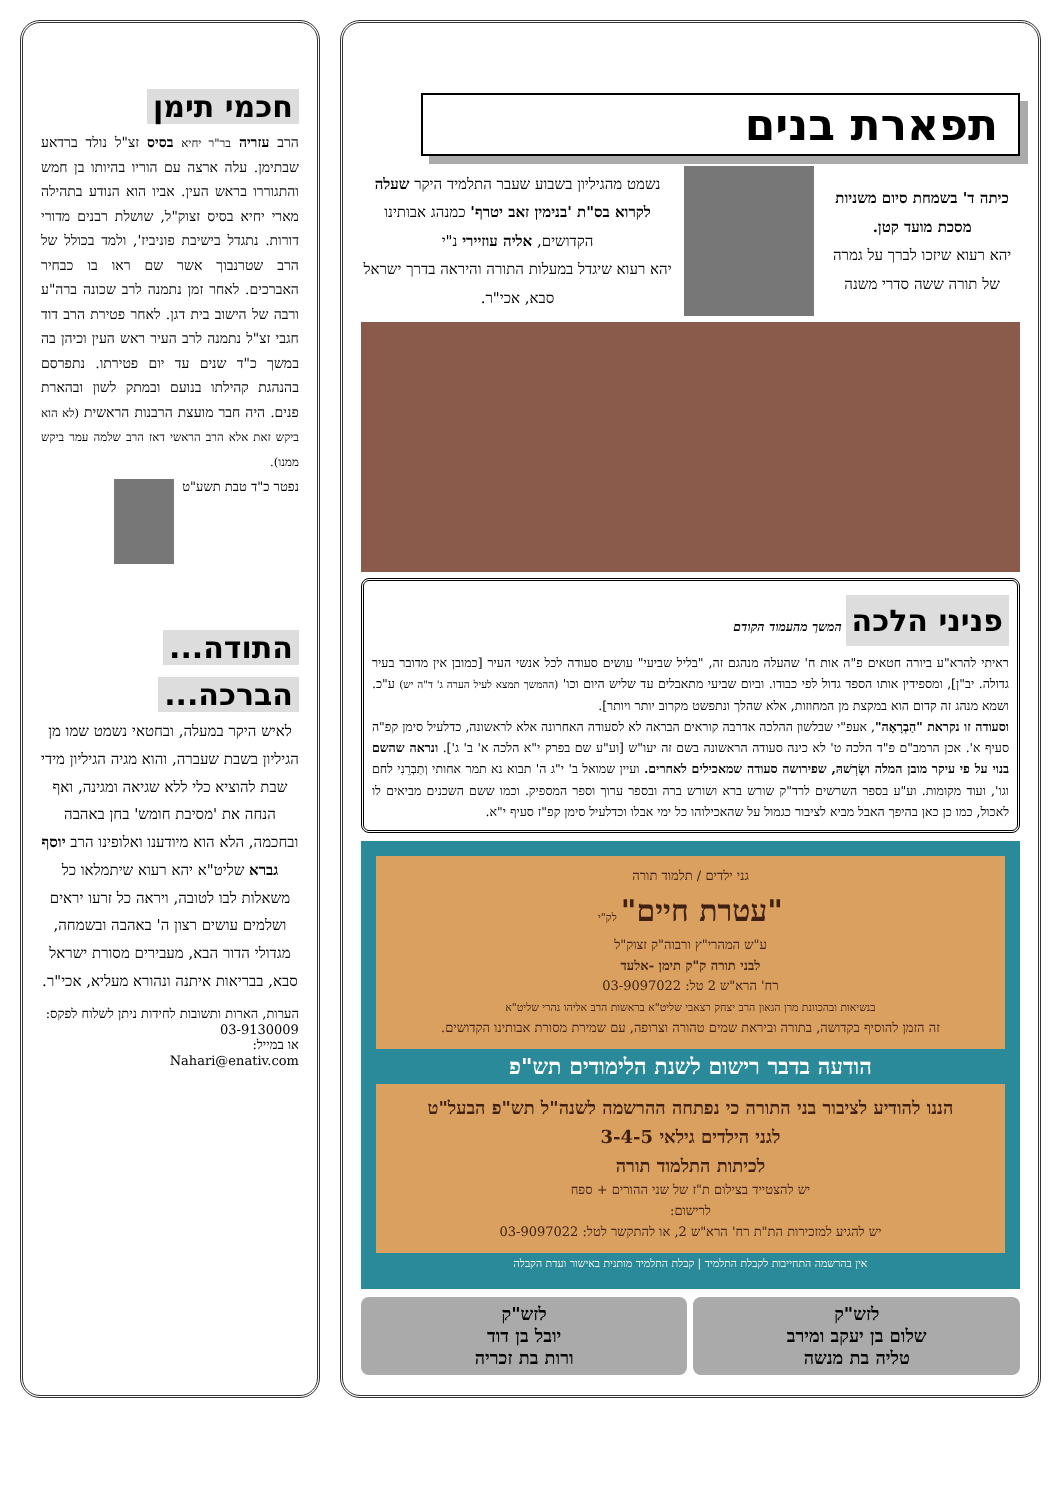תפארת בנים
כיתה ד' בשמחת סיום משניות מסכת מועד קטן.
יהא רעוא שיזכו לברך על גמרה של תורה ששה סדרי משנה
נשמט מהגיליון בשבוע שעבר התלמיד היקר שעלה לקרוא בס"ת 'בנימין זאב יטרף' כמנהג אבותינו הקדושים, אליה עוזיירי נ"י
יהא רעוא שיגדל במעלות התורה והיראה בדרך ישראל סבא, אכי"ר.
פניני הלכה
המשך מהעמוד הקודם
ראיתי להרא"ע ביורה חטאים פ"ה אות ח' שהעלה מנהגם זה, "בליל שביעי" עושים סעודה לכל אנשי העיר [כמובן אין מדובר בעיר גדולה. יב"ן], ומספידין אותו הספד גדול לפי כבודו. וביום שביעי מתאבלים עד שליש היום וכו' (ההמשך תמצא לעיל הערה ג' ד"ה יש) ע"כ. ושמא מנהג זה קדום הוא במקצת מן המחוזות, אלא שהלך ונתפשט מקרוב יותר ויותר].
וסעודה זו נקראת "הַבְרָאָה", אעפ"י שבלשון ההלכה אדרבה קוראים הבראה לא לסעודה האחרונה אלא לראשונה, כדלעיל סימן קפ"ה סעיף א'. אכן הרמב"ם פ"ד הלכה ט' לא כינה סעודה הראשונה בשם זה יעו"ש [וע"ע שם בפרק י"א הלכה א' ב' ג']. ונראה שהשם בנוי על פי עיקר מובן המלה ושָׂרְשׁהּ, שפירושה סעודה שמאכילים לאחרים. ועיין שמואל ב' י"ג ה' תבוא נא תמר אחותי וְתַבְרֵנִי לחם וגו', ועוד מקומות. וע"ע בספר השרשים לרד"ק שורש ברא ושורש ברה ובספר ערוך וספר המספיק. וכמו ששם השכנים מביאים לו לאכול, כמו כן כאן בהיפך האבל מביא לציבור כגמול על שהאכילוהו כל ימי אבלו וכדלעיל סימן קפ"ז סעיף י"א.
גני ילדים / תלמוד תורה
"עטרת חיים" לק"י
ע"ש המהרי"ץ ורבוה"ק זצוק"ל
לבני תורה ק"ק תימן -אלעד
רח' הרא"ש 2 טל: 03-9097022
בנשיאות ובהכוונת מרן הגאון הרב יצחק רצאבי שליט"א בראשות הרב אליהו נהרי שליט"א
זה הזמן להוסיף בקדושה, בתורה וביראת שמים טהורה וצרופה, עם שמירת מסורת אבותינו הקדושים.
הודעה בדבר רישום לשנת הלימודים תש"פ
הננו להודיע לציבור בני התורה כי נפתחה ההרשמה לשנה"ל תש"פ הבעל"ט
לגני הילדים גילאי 3-4-5
לכיתות התלמוד תורה
יש להצטייד בצילום ת"ז של שני ההורים + ספח
לרישום:
יש להגיע למזכירות הת"ת רח' הרא"ש 2, או להתקשר לטל: 03-9097022
אין בהרשמה התחייבות לקבלת התלמיד | קבלת התלמיד מותנית באישור ועדת הקבלה
לזש"ק
שלום בן יעקב ומירב
טליה בת מנשה
לזש"ק
יובל בן דוד
ורות בת זכריה
חכמי תימן
הרב עזריה בר"ר יחיא בסיס זצ"ל נולד ברדאע שבתימן. עלה ארצה עם הוריו בהיותו בן חמש והתגוררו בראש העין. אביו הוא הנודע בתהילה מארי יחיא בסיס זצוק"ל, שושלת רבנים מדורי דורות. נתגדל בישיבת פוניביז', ולמד בכולל של הרב שטרנבוך אשר שם ראו בו כבחיר האברכים. לאחר זמן נתמנה לרב שכונה ברה"ע ורבה של הישוב בית דגן. לאחר פטירת הרב דוד חגבי זצ"ל נתמנה לרב העיר ראש העין וכיהן בה במשך כ"ד שנים עד יום פטירתו. נתפרסם בהנהגת קהילתו בנועם ובמתק לשון ובהארת פנים. היה חבר מועצת הרבנות הראשית (לא הוא ביקש זאת אלא הרב הראשי דאז הרב שלמה עמר ביקש ממנו).
נפטר כ"ד טבת תשע"ט
התודה...
הברכה...
לאיש היקר במעלה, ובחטאי נשמט שמו מן הגיליון בשבת שעברה, והוא מגיה הגיליון מידי שבת להוציא כלי ללא שגיאה ומגינה, ואף הנחה את 'מסיבת חומש' בחן באהבה ובחכמה, הלא הוא מיודענו ואלופינו הרב יוסף גברא שליט"א יהא רעוא שיתמלאו כל משאלות לבו לטובה, ויראה כל זרעו יראים ושלמים עושים רצון ה' באהבה ובשמחה, מגדולי הדור הבא, מעבירים מסורת ישראל סבא, בבריאות איתנה ונהורא מעליא, אכי"ר.
הערות, הארות ותשובות לחידות ניתן לשלוח לפקס: 03-9130009
או במייל:
Nahari@enativ.com